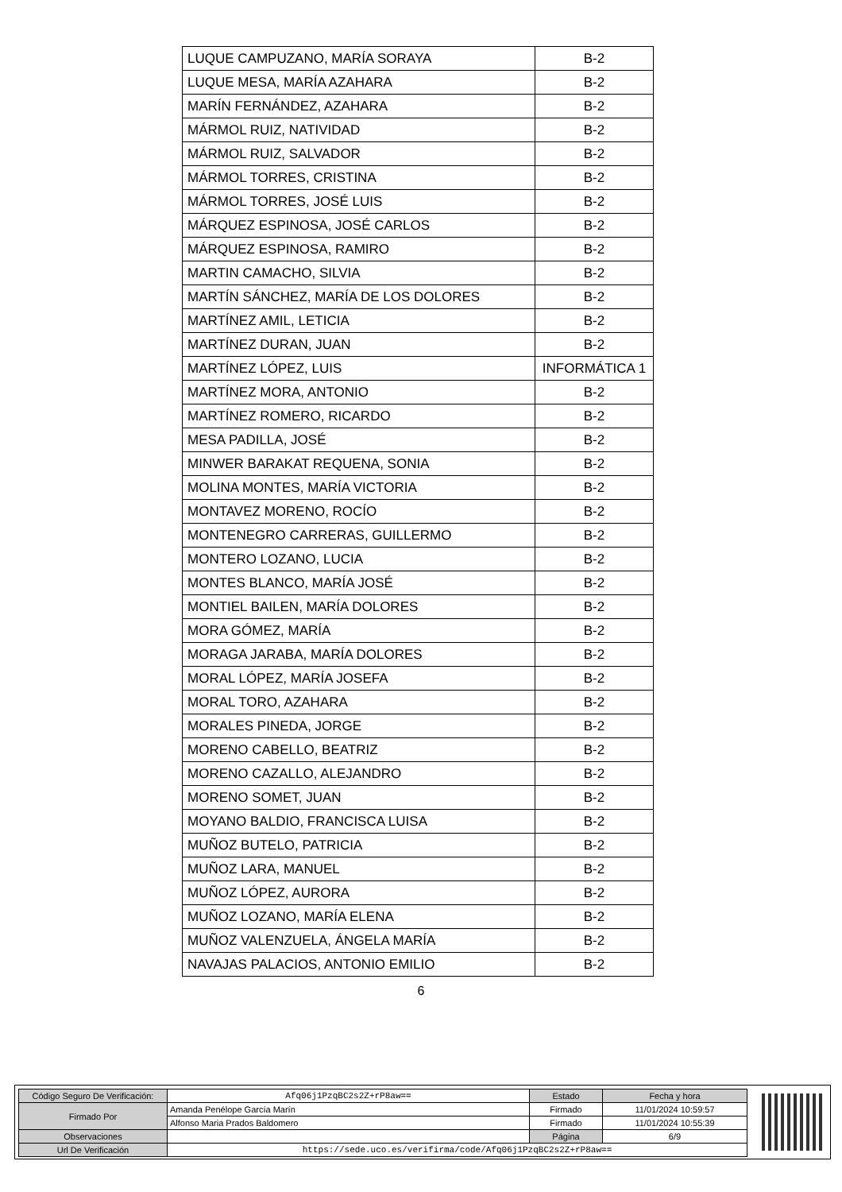| LUQUE CAMPUZANO, MARÍA SORAYA | B-2 |
| LUQUE MESA, MARÍA AZAHARA | B-2 |
| MARÍN FERNÁNDEZ, AZAHARA | B-2 |
| MÁRMOL RUIZ, NATIVIDAD | B-2 |
| MÁRMOL RUIZ, SALVADOR | B-2 |
| MÁRMOL TORRES, CRISTINA | B-2 |
| MÁRMOL TORRES, JOSÉ LUIS | B-2 |
| MÁRQUEZ ESPINOSA, JOSÉ CARLOS | B-2 |
| MÁRQUEZ ESPINOSA, RAMIRO | B-2 |
| MARTIN CAMACHO, SILVIA | B-2 |
| MARTÍN SÁNCHEZ, MARÍA DE LOS DOLORES | B-2 |
| MARTÍNEZ AMIL, LETICIA | B-2 |
| MARTÍNEZ DURAN, JUAN | B-2 |
| MARTÍNEZ LÓPEZ, LUIS | INFORMÁTICA 1 |
| MARTÍNEZ MORA, ANTONIO | B-2 |
| MARTÍNEZ ROMERO, RICARDO | B-2 |
| MESA PADILLA, JOSÉ | B-2 |
| MINWER BARAKAT REQUENA, SONIA | B-2 |
| MOLINA MONTES, MARÍA VICTORIA | B-2 |
| MONTAVEZ MORENO, ROCÍO | B-2 |
| MONTENEGRO CARRERAS, GUILLERMO | B-2 |
| MONTERO LOZANO, LUCIA | B-2 |
| MONTES BLANCO, MARÍA JOSÉ | B-2 |
| MONTIEL BAILEN, MARÍA DOLORES | B-2 |
| MORA GÓMEZ, MARÍA | B-2 |
| MORAGA JARABA, MARÍA DOLORES | B-2 |
| MORAL LÓPEZ, MARÍA JOSEFA | B-2 |
| MORAL TORO, AZAHARA | B-2 |
| MORALES PINEDA, JORGE | B-2 |
| MORENO CABELLO, BEATRIZ | B-2 |
| MORENO CAZALLO, ALEJANDRO | B-2 |
| MORENO SOMET, JUAN | B-2 |
| MOYANO BALDIO, FRANCISCA LUISA | B-2 |
| MUÑOZ BUTELO, PATRICIA | B-2 |
| MUÑOZ LARA, MANUEL | B-2 |
| MUÑOZ LÓPEZ, AURORA | B-2 |
| MUÑOZ LOZANO, MARÍA ELENA | B-2 |
| MUÑOZ VALENZUELA, ÁNGELA MARÍA | B-2 |
| NAVAJAS PALACIOS, ANTONIO EMILIO | B-2 |
6
| Código Seguro De Verificación: | Afq06j1PzqBC2s2Z+rP8aw== | Estado | Fecha y hora |
| Firmado Por | Amanda Penélope García Marín | Firmado | 11/01/2024 10:59:57 |
| | Alfonso Maria Prados Baldomero | Firmado | 11/01/2024 10:55:39 |
| Observaciones | | Página | 6/9 |
| Url De Verificación | https://sede.uco.es/verifirma/code/Afq06j1PzqBC2s2Z+rP8aw== | | |